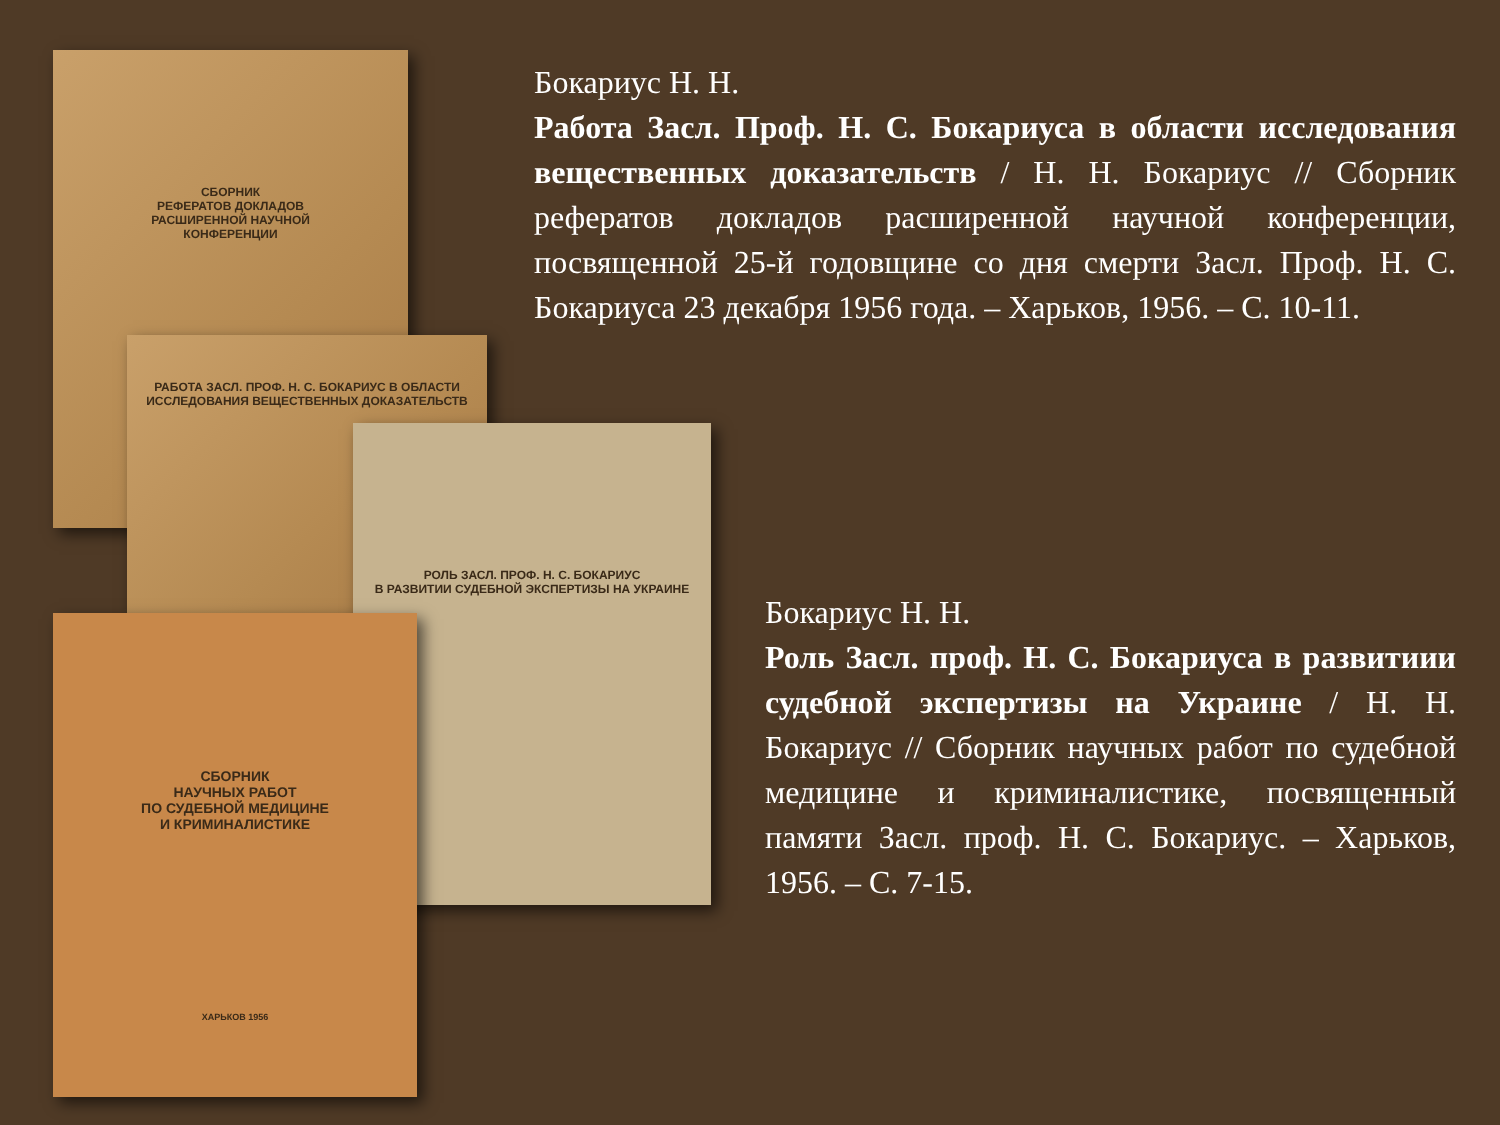СБОРНИК
РЕФЕРАТОВ ДОКЛАДОВ
РАСШИРЕННОЙ НАУЧНОЙ
КОНФЕРЕНЦИИ
РАБОТА ЗАСЛ. ПРОФ. Н. С. БОКАРИУС В ОБЛАСТИ ИССЛЕДОВАНИЯ ВЕЩЕСТВЕННЫХ ДОКАЗАТЕЛЬСТВ
РОЛЬ ЗАСЛ. ПРОФ. Н. С. БОКАРИУС
В РАЗВИТИИ СУДЕБНОЙ ЭКСПЕРТИЗЫ НА УКРАИНЕ
СБОРНИК
НАУЧНЫХ РАБОТ
ПО СУДЕБНОЙ МЕДИЦИНЕ
И КРИМИНАЛИСТИКЕ
ХАРЬКОВ 1956
Бокариус Н. Н.
Работа Засл. Проф. Н. С. Бокариуса в области исследования вещественных доказательств / Н. Н. Бокариус // Сборник рефератов докладов расширенной научной конференции, посвященной 25-й годовщине со дня смерти Засл. Проф. Н. С. Бокариуса 23 декабря 1956 года. – Харьков, 1956. – С. 10-11.
Бокариус Н. Н.
Роль Засл. проф. Н. С. Бокариуса в развитиии судебной экспертизы на Украине / Н. Н. Бокариус // Сборник научных работ по судебной медицине и криминалистике, посвященный памяти Засл. проф. Н. С. Бокариус. – Харьков, 1956. – С. 7-15.